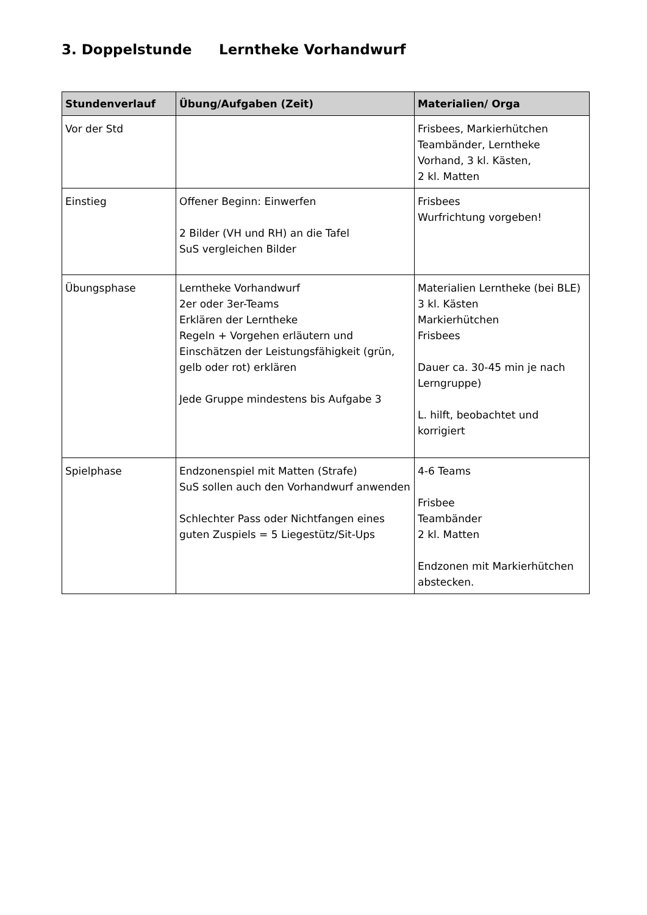3. Doppelstunde Lerntheke Vorhandwurf
| Stundenverlauf | Übung/Aufgaben (Zeit) | Materialien/ Orga |
| --- | --- | --- |
| Vor der Std | | Frisbees, Markierhütchen Teambänder, Lerntheke Vorhand, 3 kl. Kästen, 2 kl. Matten |
| Einstieg | Offener Beginn: Einwerfen 2 Bilder (VH und RH) an die Tafel SuS vergleichen Bilder | Frisbees Wurfrichtung vorgeben! |
| Übungsphase | Lerntheke Vorhandwurf 2er oder 3er-Teams Erklären der Lerntheke Regeln + Vorgehen erläutern und Einschätzen der Leistungsfähigkeit (grün, gelb oder rot) erklären Jede Gruppe mindestens bis Aufgabe 3 | Materialien Lerntheke (bei BLE) 3 kl. Kästen Markierhütchen Frisbees Dauer ca. 30-45 min je nach Lerngruppe) L. hilft, beobachtet und korrigiert |
| Spielphase | Endzonenspiel mit Matten (Strafe) SuS sollen auch den Vorhandwurf anwenden Schlechter Pass oder Nichtfangen eines guten Zuspiels = 5 Liegestütz/Sit-Ups | 4-6 Teams Frisbee Teambänder 2 kl. Matten Endzonen mit Markierhütchen abstecken. |